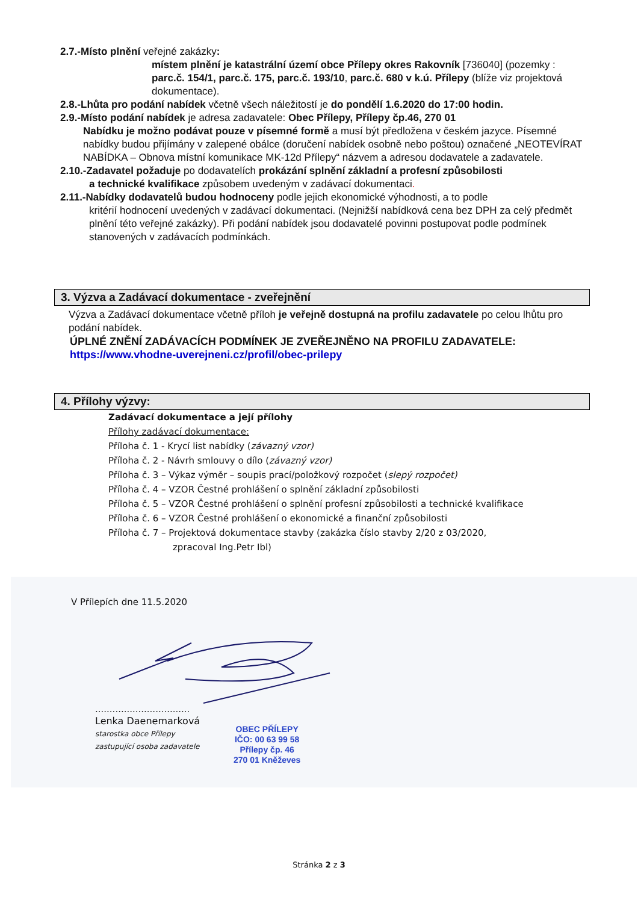2.7.-Místo plnění veřejné zakázky:
místem plnění je katastrální území obce Přílepy okres Rakovník [736040] (pozemky : parc.č. 154/1, parc.č. 175, parc.č. 193/10, parc.č. 680 v k.ú. Přílepy (blíže viz projektová dokumentace).
2.8.-Lhůta pro podání nabídek včetně všech náležitostí je do pondělí 1.6.2020 do 17:00 hodin.
2.9.-Místo podání nabídek je adresa zadavatele: Obec Přílepy, Přílepy čp.46, 270 01
Nabídku je možno podávat pouze v písemné formě a musí být předložena v českém jazyce. Písemné nabídky budou přijímány v zalepené obálce (doručení nabídek osobně nebo poštou) označené „NEOTEVÍRAT NABÍDKA – Obnova místní komunikace MK-12d Přílepy“ názvem a adresou dodavatele a zadavatele.
2.10.-Zadavatel požaduje po dodavatelích prokázání splnění základní a profesní způsobilosti
a technické kvalifikace způsobem uvedeným v zadávací dokumentaci.
2.11.-Nabídky dodavatelů budou hodnoceny podle jejich ekonomické výhodnosti, a to podle
kritérií hodnocení uvedených v zadávací dokumentaci. (Nejnižší nabídková cena bez DPH za celý předmět plnění této veřejné zakázky). Při podání nabídek jsou dodavatelé povinni postupovat podle podmínek stanovených v zadávacích podmínkách.
3. Výzva a Zadávací dokumentace - zveřejnění
Výzva a Zadávací dokumentace včetně příloh je veřejně dostupná na profilu zadavatele po celou lhůtu pro podání nabídek.
ÚPLNÉ ZNĚNÍ ZADÁVACÍCH PODMÍNEK JE ZVEŘEJNĚNO NA PROFILU ZADAVATELE:
https://www.vhodne-uverejneni.cz/profil/obec-prilepy
4. Přílohy výzvy:
Zadávací dokumentace a její přílohy
Přílohy zadávací dokumentace:
Příloha č. 1 - Krycí list nabídky (závazný vzor)
Příloha č. 2 - Návrh smlouvy o dílo (závazný vzor)
Příloha č. 3 – Výkaz výměr – soupis prací/položkový rozpočet (slepý rozpočet)
Příloha č. 4 – VZOR Čestné prohlášení o splnění základní způsobilosti
Příloha č. 5 – VZOR Čestné prohlášení o splnění profesní způsobilosti a technické kvalifikace
Příloha č. 6 – VZOR Čestné prohlášení o ekonomické a finanční způsobilosti
Příloha č. 7 – Projektová dokumentace stavby (zakázka číslo stavby 2/20 z 03/2020,
zpracoval Ing.Petr Ibl)
V Přílepích dne 11.5.2020
.................................
Lenka Daenemarková
starostka obce Přílepy
zastupující osoba zadavatele
OBEC PŘÍLEPY
IČO: 00 63 99 58
Přílepy čp. 46
270 01 Kněževes
Stránka 2 z 3